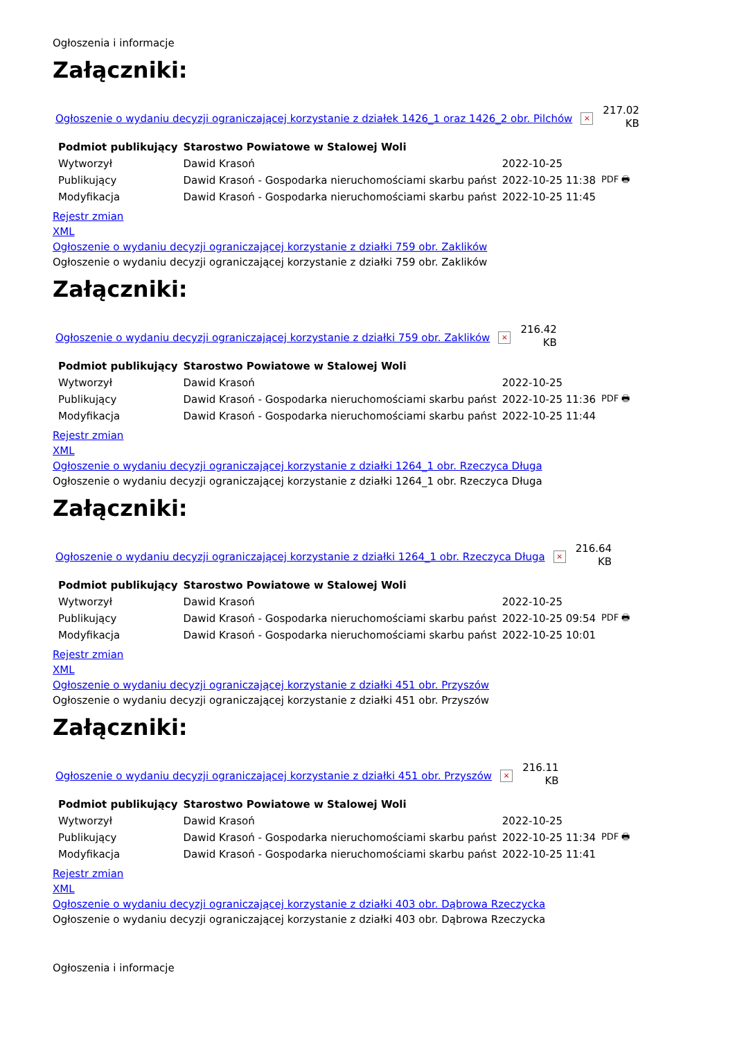Ogłoszenia i informacje
Załączniki:
Ogłoszenie o wydaniu decyzji ograniczającej korzystanie z działek 1426_1 oraz 1426_2 obr. Pilchów × 217.02
KB
| Podmiot publikujący | Starostwo Powiatowe w Stalowej Woli | | |
| Wytworzył | Dawid Krasoń | 2022-10-25 | PDF 🖶 |
| Publikujący | Dawid Krasoń - Gospodarka nieruchomościami skarbu państ | 2022-10-25 11:38 | |
| Modyfikacja | Dawid Krasoń - Gospodarka nieruchomościami skarbu państ | 2022-10-25 11:45 | |
Rejestr zmian
XML
Ogłoszenie o wydaniu decyzji ograniczającej korzystanie z działki 759 obr. Zaklików
Ogłoszenie o wydaniu decyzji ograniczającej korzystanie z działki 759 obr. Zaklików
Załączniki:
Ogłoszenie o wydaniu decyzji ograniczającej korzystanie z działki 759 obr. Zaklików × 216.42
KB
| Podmiot publikujący | Starostwo Powiatowe w Stalowej Woli | | |
| Wytworzył | Dawid Krasoń | 2022-10-25 | PDF 🖶 |
| Publikujący | Dawid Krasoń - Gospodarka nieruchomościami skarbu państ | 2022-10-25 11:36 | |
| Modyfikacja | Dawid Krasoń - Gospodarka nieruchomościami skarbu państ | 2022-10-25 11:44 | |
Rejestr zmian
XML
Ogłoszenie o wydaniu decyzji ograniczającej korzystanie z działki 1264_1 obr. Rzeczyca Długa
Ogłoszenie o wydaniu decyzji ograniczającej korzystanie z działki 1264_1 obr. Rzeczyca Długa
Załączniki:
Ogłoszenie o wydaniu decyzji ograniczającej korzystanie z działki 1264_1 obr. Rzeczyca Długa × 216.64
KB
| Podmiot publikujący | Starostwo Powiatowe w Stalowej Woli | | |
| Wytworzył | Dawid Krasoń | 2022-10-25 | PDF 🖶 |
| Publikujący | Dawid Krasoń - Gospodarka nieruchomościami skarbu państ | 2022-10-25 09:54 | |
| Modyfikacja | Dawid Krasoń - Gospodarka nieruchomościami skarbu państ | 2022-10-25 10:01 | |
Rejestr zmian
XML
Ogłoszenie o wydaniu decyzji ograniczającej korzystanie z działki 451 obr. Przyszów
Ogłoszenie o wydaniu decyzji ograniczającej korzystanie z działki 451 obr. Przyszów
Załączniki:
Ogłoszenie o wydaniu decyzji ograniczającej korzystanie z działki 451 obr. Przyszów × 216.11
KB
| Podmiot publikujący | Starostwo Powiatowe w Stalowej Woli | | |
| Wytworzył | Dawid Krasoń | 2022-10-25 | PDF 🖶 |
| Publikujący | Dawid Krasoń - Gospodarka nieruchomościami skarbu państ | 2022-10-25 11:34 | |
| Modyfikacja | Dawid Krasoń - Gospodarka nieruchomościami skarbu państ | 2022-10-25 11:41 | |
Rejestr zmian
XML
Ogłoszenie o wydaniu decyzji ograniczającej korzystanie z działki 403 obr. Dąbrowa Rzeczycka
Ogłoszenie o wydaniu decyzji ograniczającej korzystanie z działki 403 obr. Dąbrowa Rzeczycka
Ogłoszenia i informacje